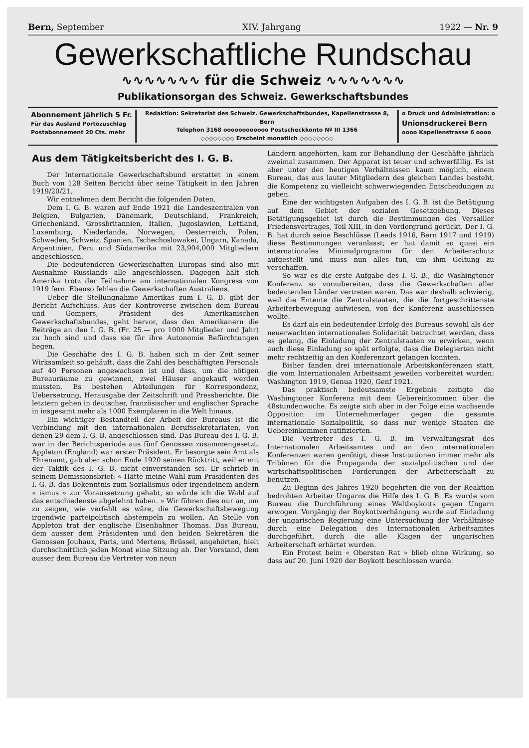Bern, September XIV. Jahrgang 1922 — Nr. 9
Gewerkschaftliche Rundschau
∿∿∿∿∿∿∿ für die Schweiz ∿∿∿∿∿∿∿
Publikationsorgan des Schweiz. Gewerkschaftsbundes
Abonnement jährlich 5 Fr.
Für das Ausland Portozuschlag
Postabonnement 20 Cts. mehr
Redaktion: Sekretariat des Schweiz. Gewerkschaftsbundes, Kapellenstrasse 8, Bern
Telephon 3168 oooooooooooo Postscheckkonto Nº III 1366
◇◇◇◇◇◇◇◇ Erscheint monatlich ◇◇◇◇◇◇◇◇
o Druck und Administration: o
Unionsdruckerei Bern
oooo Kapellenstrasse 6 oooo
Aus dem Tätigkeitsbericht des I. G. B.
Der Internationale Gewerkschaftsbund erstattet in einem Buch von 128 Seiten Bericht über seine Tätigkeit in den Jahren 1919/20/21.
Wir entnehmen dem Bericht die folgenden Daten.
Dem I. G. B. waren auf Ende 1921 die Landeszentralen von Belgien, Bulgarien, Dänemark, Deutschland, Frankreich, Griechenland, Grossbritannien, Italien, Jugoslawien, Lettland, Luxemburg, Niederlande, Norwegen, Oesterreich, Polen, Schweden, Schweiz, Spanien, Tschechoslowakei, Ungarn, Kanada, Argentinien, Peru und Südamerika mit 23,904,000 Mitgliedern angeschlossen.
Die bedeutenderen Gewerkschaften Europas sind also mit Ausnahme Russlands alle angeschlossen. Dagegen hält sich Amerika trotz der Teilnahme am internationalen Kongress von 1919 fern. Ebenso fehlen die Gewerkschaften Australiens.
Ueber die Stellungnahme Amerikas zum I. G. B. gibt der Bericht Aufschluss. Aus der Kontroverse zwischen dem Bureau und Gompers, Präsident des Amerikanischen Gewerkschaftsbundes, geht hervor, dass den Amerikanern die Beiträge an den I. G. B. (Fr. 25.— pro 1000 Mitglieder und Jahr) zu hoch sind und dass sie für ihre Autonomie Befürchtungen hegen.
Die Geschäfte des I. G. B. haben sich in der Zeit seiner Wirksamkeit so gehäuft, dass die Zahl des beschäftigten Personals auf 40 Personen angewachsen ist und dass, um die nötigen Bureauräume zu gewinnen, zwei Häuser angekauft werden mussten. Es bestehen Abteilungen für Korrespondenz, Uebersetzung, Herausgabe der Zeitschrift und Pressberichte. Die letztern gehen in deutscher, französischer und englischer Sprache in insgesamt mehr als 1000 Exemplaren in die Welt hinaus.
Ein wichtiger Bestandteil der Arbeit der Bureaus ist die Verbindung mit den internationalen Berufssekretariaten, von denen 29 dem I. G. B. angeschlossen sind. Das Bureau des I. G. B. war in der Berichtsperiode aus fünf Genossen zusammengesetzt. Appleton (England) war erster Präsident. Er besorgte sein Amt als Ehrenamt, gab aber schon Ende 1920 seinen Rücktritt, weil er mit der Taktik des I. G. B. nicht einverstanden sei. Er schrieb in seinem Demissionsbrief: « Hätte meine Wahl zum Präsidenten des I. G. B. das Bekenntnis zum Sozialismus oder irgendeinem andern « ismus » zur Voraussetzung gehabt, so würde ich die Wahl auf das entschiedenste abgelehnt haben. » Wir führen dies nur an, um zu zeigen, wie verfehlt es wäre, die Gewerkschaftsbewegung irgendwie parteipolitisch abstempeln zu wollen. An Stelle von Appleton trat der englische Eisenbahner Thomas. Das Bureau, dem ausser dem Präsidenten und den beiden Sekretären die Genossen Jouhaux, Paris, und Mertens, Brüssel, angehörten, hielt durchschnittlich jeden Monat eine Sitzung ab. Der Vorstand, dem ausser dem Bureau die Vertreter von neun
Ländern angehörten, kam zur Behandlung der Geschäfte jährlich zweimal zusammen. Der Apparat ist teuer und schwerfällig. Es ist aber unter den heutigen Verhältnissen kaum möglich, einem Bureau, das aus lauter Mitgliedern des gleichen Landes besteht, die Kompetenz zu vielleicht schwerwiegenden Entscheidungen zu geben.
Eine der wichtigsten Aufgaben des I. G. B. ist die Betätigung auf dem Gebiet der sozialen Gesetzgebung. Dieses Betätigungsgebiet ist durch die Bestimmungen des Versailler Friedensvertrages, Teil XIII, in den Vordergrund gerückt. Der I. G. B. hat durch seine Beschlüsse (Leeds 1916, Bern 1917 und 1919) diese Bestimmungen veranlasst; er hat damit so quasi ein internationales Minimalprogramm für den Arbeiterschutz aufgestellt und muss nun alles tun, um ihm Geltung zu verschaffen.
So war es die erste Aufgabe des I. G. B., die Washingtoner Konferenz so vorzubereiten, dass die Gewerkschaften aller bedeutenden Länder vertreten waren. Das war deshalb schwierig, weil die Entente die Zentralstaaten, die die fortgeschrittenste Arbeiterbewegung aufwiesen, von der Konferenz ausschliessen wollte.
Es darf als ein bedeutender Erfolg des Bureaus sowohl als der neuerwachten internationalen Solidarität betrachtet werden, dass es gelang, die Einladung der Zentralstaaten zu erwirken, wenn auch diese Einladung so spät erfolgte, dass die Delegierten nicht mehr rechtzeitig an den Konferenzort gelangen konnten.
Bisher fanden drei internationale Arbeitskonferenzen statt, die vom Internationalen Arbeitsamt jeweilen vorbereitet wurden: Washington 1919, Genua 1920, Genf 1921.
Das praktisch bedeutsamste Ergebnis zeitigte die Washingtoner Konferenz mit dem Uebereinkommen über die 48stundenwoche. Es zeigte sich aber in der Folge eine wachsende Opposition im Unternehmerlager gegen die gesamte internationale Sozialpolitik, so dass nur wenige Staaten die Uebereinkommen ratifizierten.
Die Vertreter des I. G. B. im Verwaltungsrat des Internationalen Arbeitsamtes und an den internationalen Konferenzen waren genötigt, diese Institutionen immer mehr als Tribünen für die Propaganda der sozialpolitischen und der wirtschaftspolitischen Forderungen der Arbeiterschaft zu benützen.
Zu Beginn des Jahres 1920 begehrten die von der Reaktion bedrohten Arbeiter Ungarns die Hilfe des I. G. B. Es wurde vom Bureau die Durchführung eines Weltboykotts gegen Ungarn erwogen. Vorgängig der Boykottverhängung wurde auf Einladung der ungarischen Regierung eine Untersuchung der Verhältnisse durch eine Delegation des Internationalen Arbeitsamtes durchgeführt, durch die alle Klagen der ungarischen Arbeiterschaft erhärtet wurden.
Ein Protest beim « Obersten Rat » blieb ohne Wirkung, so dass auf 20. Juni 1920 der Boykott beschlossen wurde.